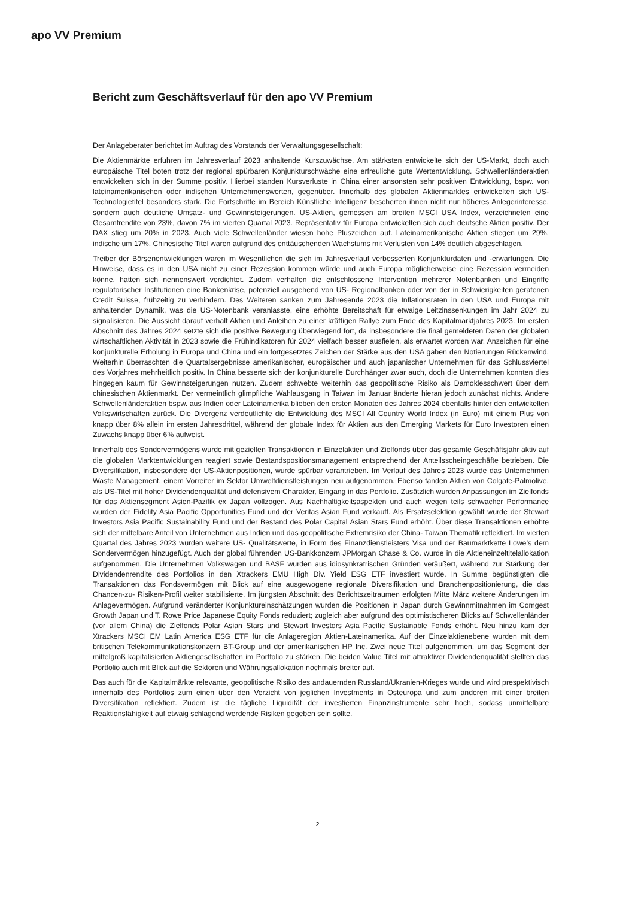apo VV Premium
Bericht zum Geschäftsverlauf für den apo VV Premium
Der Anlageberater berichtet im Auftrag des Vorstands der Verwaltungsgesellschaft:
Die Aktienmärkte erfuhren im Jahresverlauf 2023 anhaltende Kurszuwächse. Am stärksten entwickelte sich der US-Markt, doch auch europäische Titel boten trotz der regional spürbaren Konjunkturschwäche eine erfreuliche gute Wertentwicklung. Schwellenländeraktien entwickelten sich in der Summe positiv. Hierbei standen Kursverluste in China einer ansonsten sehr positiven Entwicklung, bspw. von lateinamerikanischen oder indischen Unternehmenswerten, gegenüber. Innerhalb des globalen Aktienmarktes entwickelten sich US-Technologietitel besonders stark. Die Fortschritte im Bereich Künstliche Intelligenz bescherten ihnen nicht nur höheres Anlegerinteresse, sondern auch deutliche Umsatz- und Gewinnsteigerungen. US-Aktien, gemessen am breiten MSCI USA Index, verzeichneten eine Gesamtrendite von 23%, davon 7% im vierten Quartal 2023. Repräsentativ für Europa entwickelten sich auch deutsche Aktien positiv. Der DAX stieg um 20% in 2023. Auch viele Schwellenländer wiesen hohe Pluszeichen auf. Lateinamerikanische Aktien stiegen um 29%, indische um 17%. Chinesische Titel waren aufgrund des enttäuschenden Wachstums mit Verlusten von 14% deutlich abgeschlagen.
Treiber der Börsenentwicklungen waren im Wesentlichen die sich im Jahresverlauf verbesserten Konjunkturdaten und -erwartungen. Die Hinweise, dass es in den USA nicht zu einer Rezession kommen würde und auch Europa möglicherweise eine Rezession vermeiden könne, hatten sich nennenswert verdichtet. Zudem verhalfen die entschlossene Intervention mehrerer Notenbanken und Eingriffe regulatorischer Institutionen eine Bankenkrise, potenziell ausgehend von US- Regionalbanken oder von der in Schwierigkeiten geratenen Credit Suisse, frühzeitig zu verhindern. Des Weiteren sanken zum Jahresende 2023 die Inflationsraten in den USA und Europa mit anhaltender Dynamik, was die US-Notenbank veranlasste, eine erhöhte Bereitschaft für etwaige Leitzinssenkungen im Jahr 2024 zu signalisieren. Die Aussicht darauf verhalf Aktien und Anleihen zu einer kräftigen Rallye zum Ende des Kapitalmarktjahres 2023. Im ersten Abschnitt des Jahres 2024 setzte sich die positive Bewegung überwiegend fort, da insbesondere die final gemeldeten Daten der globalen wirtschaftlichen Aktivität in 2023 sowie die Frühindikatoren für 2024 vielfach besser ausfielen, als erwartet worden war. Anzeichen für eine konjunkturelle Erholung in Europa und China und ein fortgesetztes Zeichen der Stärke aus den USA gaben den Notierungen Rückenwind. Weiterhin überraschten die Quartalsergebnisse amerikanischer, europäischer und auch japanischer Unternehmen für das Schlussviertel des Vorjahres mehrheitlich positiv. In China besserte sich der konjunkturelle Durchhänger zwar auch, doch die Unternehmen konnten dies hingegen kaum für Gewinnsteigerungen nutzen. Zudem schwebte weiterhin das geopolitische Risiko als Damoklesschwert über dem chinesischen Aktienmarkt. Der vermeintlich glimpfliche Wahlausgang in Taiwan im Januar änderte hieran jedoch zunächst nichts. Andere Schwellenländeraktien bspw. aus Indien oder Lateinamerika blieben den ersten Monaten des Jahres 2024 ebenfalls hinter den entwickelten Volkswirtschaften zurück. Die Divergenz verdeutlichte die Entwicklung des MSCI All Country World Index (in Euro) mit einem Plus von knapp über 8% allein im ersten Jahresdrittel, während der globale Index für Aktien aus den Emerging Markets für Euro Investoren einen Zuwachs knapp über 6% aufweist.
Innerhalb des Sondervermögens wurde mit gezielten Transaktionen in Einzelaktien und Zielfonds über das gesamte Geschäftsjahr aktiv auf die globalen Marktentwicklungen reagiert sowie Bestandspositionsmanagement entsprechend der Anteilsscheingeschäfte betrieben. Die Diversifikation, insbesondere der US-Aktienpositionen, wurde spürbar vorantrieben. Im Verlauf des Jahres 2023 wurde das Unternehmen Waste Management, einem Vorreiter im Sektor Umweltdienstleistungen neu aufgenommen. Ebenso fanden Aktien von Colgate-Palmolive, als US-Titel mit hoher Dividendenqualität und defensivem Charakter, Eingang in das Portfolio. Zusätzlich wurden Anpassungen im Zielfonds für das Aktiensegment Asien-Pazifik ex Japan vollzogen. Aus Nachhaltigkeitsaspekten und auch wegen teils schwacher Performance wurden der Fidelity Asia Pacific Opportunities Fund und der Veritas Asian Fund verkauft. Als Ersatzselektion gewählt wurde der Stewart Investors Asia Pacific Sustainability Fund und der Bestand des Polar Capital Asian Stars Fund erhöht. Über diese Transaktionen erhöhte sich der mittelbare Anteil von Unternehmen aus Indien und das geopolitische Extremrisiko der China- Taiwan Thematik reflektiert. Im vierten Quartal des Jahres 2023 wurden weitere US- Qualitätswerte, in Form des Finanzdienstleisters Visa und der Baumarktkette Lowe’s dem Sondervermögen hinzugefügt. Auch der global führenden US-Bankkonzern JPMorgan Chase & Co. wurde in die Aktieneinzeltitelallokation aufgenommen. Die Unternehmen Volkswagen und BASF wurden aus idiosynkratrischen Gründen veräußert, während zur Stärkung der Dividendenrendite des Portfolios in den Xtrackers EMU High Div. Yield ESG ETF investiert wurde. In Summe begünstigten die Transaktionen das Fondsvermögen mit Blick auf eine ausgewogene regionale Diversifikation und Branchenpositionierung, die das Chancen-zu- Risiken-Profil weiter stabilisierte. Im jüngsten Abschnitt des Berichtszeitraumen erfolgten Mitte März weitere Änderungen im Anlagevermögen. Aufgrund veränderter Konjunktureinschätzungen wurden die Positionen in Japan durch Gewinnmitnahmen im Comgest Growth Japan und T. Rowe Price Japanese Equity Fonds reduziert; zugleich aber aufgrund des optimistischeren Blicks auf Schwellenländer (vor allem China) die Zielfonds Polar Asian Stars und Stewart Investors Asia Pacific Sustainable Fonds erhöht. Neu hinzu kam der Xtrackers MSCI EM Latin America ESG ETF für die Anlageregion Aktien-Lateinamerika. Auf der Einzelaktienebene wurden mit dem britischen Telekommunikationskonzern BT-Group und der amerikanischen HP Inc. Zwei neue Titel aufgenommen, um das Segment der mittelgroß kapitalisierten Aktiengesellschaften im Portfolio zu stärken. Die beiden Value Titel mit attraktiver Dividendenqualität stellten das Portfolio auch mit Blick auf die Sektoren und Währungsallokation nochmals breiter auf.
Das auch für die Kapitalmärkte relevante, geopolitische Risiko des andauernden Russland/Ukranien-Krieges wurde und wird prespektivisch innerhalb des Portfolios zum einen über den Verzicht von jeglichen Investments in Osteuropa und zum anderen mit einer breiten Diversifikation reflektiert. Zudem ist die tägliche Liquidität der investierten Finanzinstrumente sehr hoch, sodass unmittelbare Reaktionsfähigkeit auf etwaig schlagend werdende Risiken gegeben sein sollte.
2